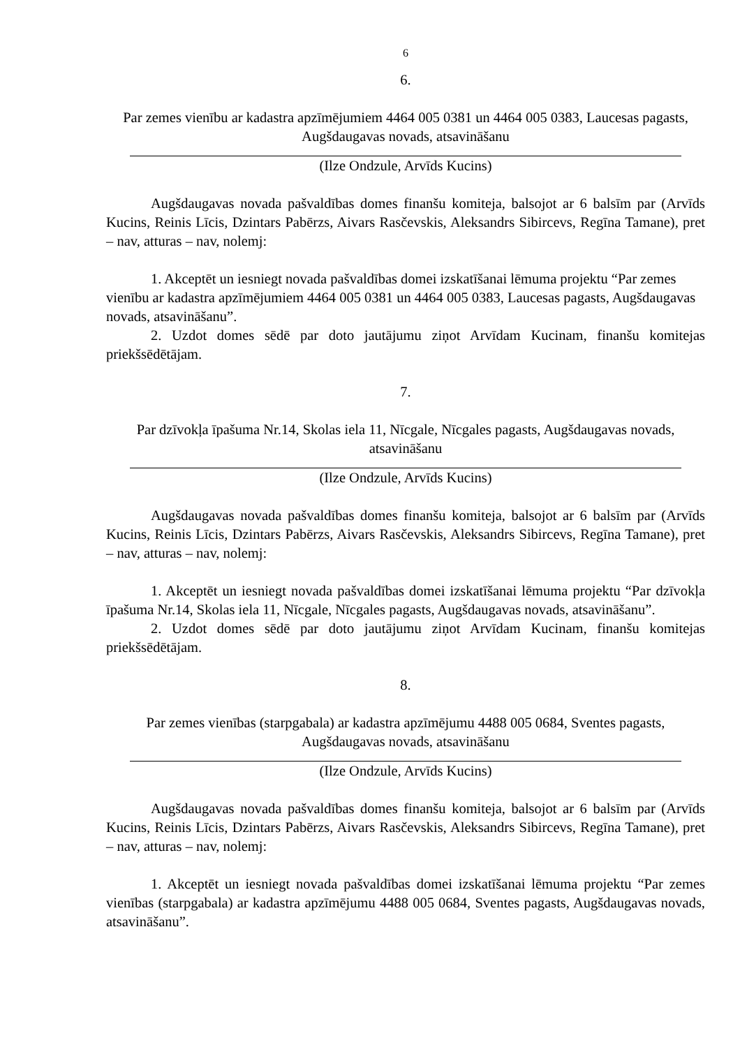6
6.
Par zemes vienību ar kadastra apzīmējumiem 4464 005 0381 un 4464 005 0383, Laucesas pagasts, Augšdaugavas novads, atsavināšanu
(Ilze Ondzule, Arvīds Kucins)
Augšdaugavas novada pašvaldības domes finanšu komiteja, balsojot ar 6 balsīm par (Arvīds Kucins, Reinis Līcis, Dzintars Pabērzs, Aivars Rasčevskis, Aleksandrs Sibircevs, Regīna Tamane), pret – nav, atturas – nav, nolemj:
1. Akceptēt un iesniegt novada pašvaldības domei izskatīšanai lēmuma projektu “Par zemes vienību ar kadastra apzīmējumiem 4464 005 0381 un 4464 005 0383, Laucesas pagasts, Augšdaugavas novads, atsavināšanu”.
2. Uzdot domes sēdē par doto jautājumu ziņot Arvīdam Kucinam, finanšu komitejas priekšsēdētājam.
7.
Par dzīvokļa īpašuma Nr.14, Skolas iela 11, Nīcgale, Nīcgales pagasts, Augšdaugavas novads, atsavināšanu
(Ilze Ondzule, Arvīds Kucins)
Augšdaugavas novada pašvaldības domes finanšu komiteja, balsojot ar 6 balsīm par (Arvīds Kucins, Reinis Līcis, Dzintars Pabērzs, Aivars Rasčevskis, Aleksandrs Sibircevs, Regīna Tamane), pret – nav, atturas – nav, nolemj:
1. Akceptēt un iesniegt novada pašvaldības domei izskatīšanai lēmuma projektu “Par dzīvokļa īpašuma Nr.14, Skolas iela 11, Nīcgale, Nīcgales pagasts, Augšdaugavas novads, atsavināšanu”.
2. Uzdot domes sēdē par doto jautājumu ziņot Arvīdam Kucinam, finanšu komitejas priekšsēdētājam.
8.
Par zemes vienības (starpgabala) ar kadastra apzīmējumu 4488 005 0684, Sventes pagasts, Augšdaugavas novads, atsavināšanu
(Ilze Ondzule, Arvīds Kucins)
Augšdaugavas novada pašvaldības domes finanšu komiteja, balsojot ar 6 balsīm par (Arvīds Kucins, Reinis Līcis, Dzintars Pabērzs, Aivars Rasčevskis, Aleksandrs Sibircevs, Regīna Tamane), pret – nav, atturas – nav, nolemj:
1. Akceptēt un iesniegt novada pašvaldības domei izskatīšanai lēmuma projektu “Par zemes vienības (starpgabala) ar kadastra apzīmējumu 4488 005 0684, Sventes pagasts, Augšdaugavas novads, atsavināšanu”.